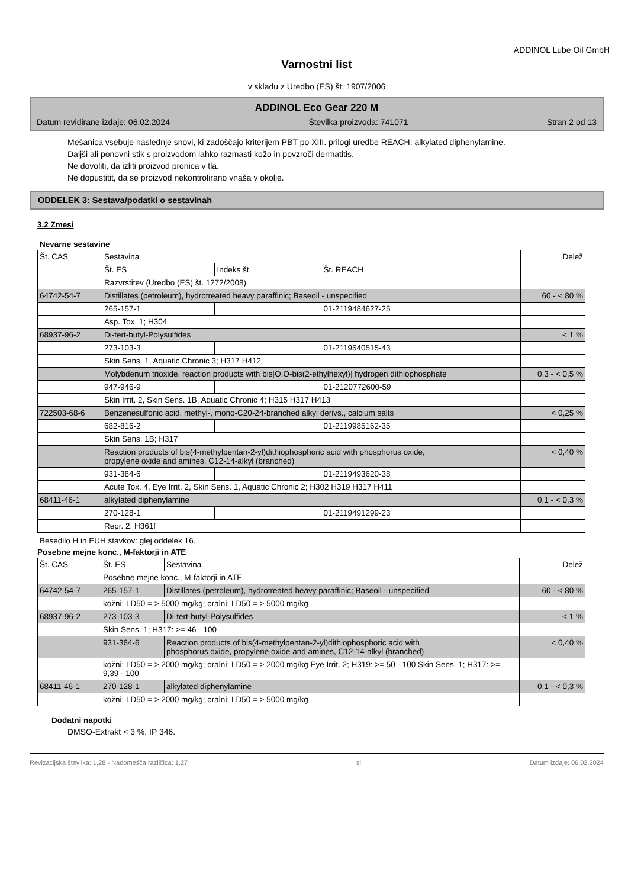ADDINOL Lube Oil GmbH
Varnostni list
v skladu z Uredbo (ES) št. 1907/2006
ADDINOL Eco Gear 220 M
Datum revidirane izdaje: 06.02.2024 Številka proizvoda: 741071 Stran 2 od 13
Mešanica vsebuje naslednje snovi, ki zadoščajo kriterijem PBT po XIII. prilogi uredbe REACH: alkylated diphenylamine.
Daljši ali ponovni stik s proizvodom lahko razmasti kožo in povzroči dermatitis.
Ne dovoliti, da izliti proizvod pronica v tla.
Ne dopustitit, da se proizvod nekontrolirano vnaša v okolje.
ODDELEK 3: Sestava/podatki o sestavinah
3.2 Zmesi
Nevarne sestavine
| Št. CAS | Sestavina | | | Delež |
| --- | --- | --- | --- | --- |
| | Št. ES | Indeks št. | Št. REACH | |
| | Razvrstitev (Uredbo (ES) št. 1272/2008) | | | |
| 64742-54-7 | Distillates (petroleum), hydrotreated heavy paraffinic; Baseoil - unspecified | | | 60 - < 80 % |
| | 265-157-1 | | 01-2119484627-25 | |
| | Asp. Tox. 1; H304 | | | |
| 68937-96-2 | Di-tert-butyl-Polysulfides | | | < 1 % |
| | 273-103-3 | | 01-2119540515-43 | |
| | Skin Sens. 1, Aquatic Chronic 3; H317 H412 | | | |
| | Molybdenum trioxide, reaction products with bis[O,O-bis(2-ethylhexyl)] hydrogen dithiophosphate | | | 0,3 - < 0,5 % |
| | 947-946-9 | | 01-2120772600-59 | |
| | Skin Irrit. 2, Skin Sens. 1B, Aquatic Chronic 4; H315 H317 H413 | | | |
| 722503-68-6 | Benzenesulfonic acid, methyl-, mono-C20-24-branched alkyl derivs., calcium salts | | | < 0,25 % |
| | 682-816-2 | | 01-2119985162-35 | |
| | Skin Sens. 1B; H317 | | | |
| | Reaction products of bis(4-methylpentan-2-yl)dithiophosphoric acid with phosphorus oxide, propylene oxide and amines, C12-14-alkyl (branched) | | | < 0,40 % |
| | 931-384-6 | | 01-2119493620-38 | |
| | Acute Tox. 4, Eye Irrit. 2, Skin Sens. 1, Aquatic Chronic 2; H302 H319 H317 H411 | | | |
| 68411-46-1 | alkylated diphenylamine | | | 0,1 - < 0,3 % |
| | 270-128-1 | | 01-2119491299-23 | |
| | Repr. 2; H361f | | | |
Besedilo H in EUH stavkov: glej oddelek 16.
Posebne mejne konc., M-faktorji in ATE
| Št. CAS | Št. ES | Sestavina | Delež |
| --- | --- | --- | --- |
| | Posebne mejne konc., M-faktorji in ATE | | |
| 64742-54-7 | 265-157-1 | Distillates (petroleum), hydrotreated heavy paraffinic; Baseoil - unspecified | 60 - < 80 % |
| | kožni: LD50 = > 5000 mg/kg; oralni: LD50 = > 5000 mg/kg | | |
| 68937-96-2 | 273-103-3 | Di-tert-butyl-Polysulfides | < 1 % |
| | Skin Sens. 1; H317: >= 46 - 100 | | |
| | 931-384-6 | Reaction products of bis(4-methylpentan-2-yl)dithiophosphoric acid with phosphorus oxide, propylene oxide and amines, C12-14-alkyl (branched) | < 0,40 % |
| | kožni: LD50 = > 2000 mg/kg; oralni: LD50 = > 2000 mg/kg Eye Irrit. 2; H319: >= 50 - 100 Skin Sens. 1; H317: >= 9,39 - 100 | | |
| 68411-46-1 | 270-128-1 | alkylated diphenylamine | 0,1 - < 0,3 % |
| | kožni: LD50 = > 2000 mg/kg; oralni: LD50 = > 5000 mg/kg | | |
Dodatni napotki
DMSO-Extrakt < 3 %, IP 346.
Revizacijska številka: 1,28 - Nadomešča različica: 1,27 sl Datum izdaje: 06.02.2024